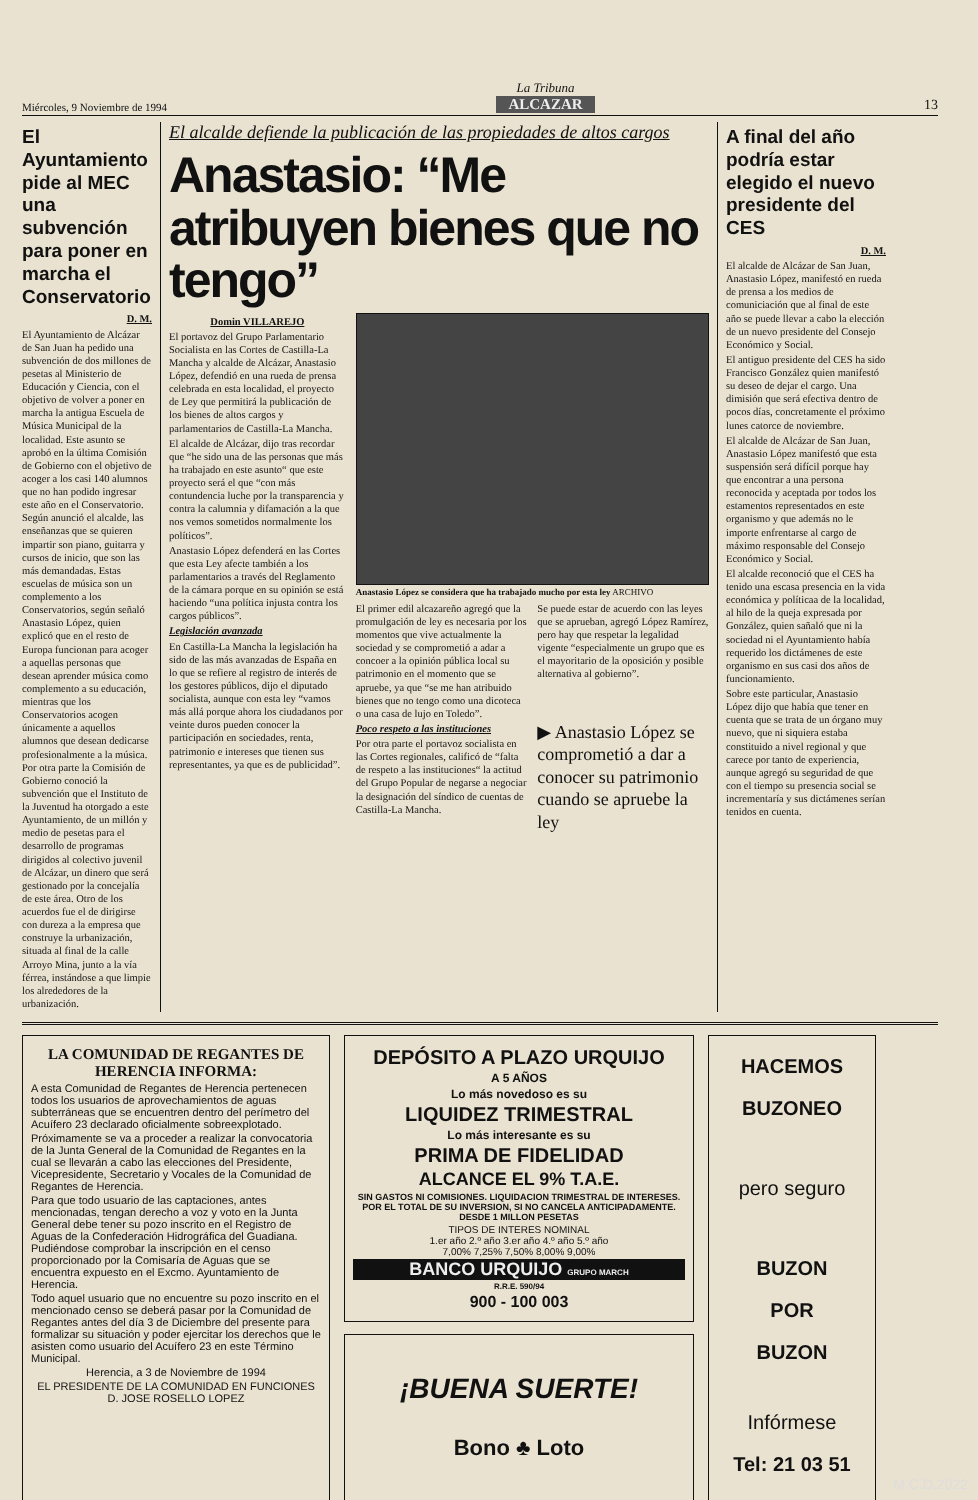Miércoles, 9 Noviembre de 1994
La Tribuna
ALCAZAR
13
El Ayuntamiento pide al MEC una subvención para poner en marcha el Conservatorio
D. M.
El Ayuntamiento de Alcázar de San Juan ha pedido una subvención de dos millones de pesetas al Ministerio de Educación y Ciencia, con el objetivo de volver a poner en marcha la antigua Escuela de Música Municipal de la localidad. Este asunto se aprobó en la última Comisión de Gobierno con el objetivo de acoger a los casi 140 alumnos que no han podido ingresar este año en el Conservatorio. Según anunció el alcalde, las enseñanzas que se quieren impartir son piano, guitarra y cursos de inicio, que son las más demandadas. Estas escuelas de música son un complemento a los Conservatorios, según señaló Anastasio López, quien explicó que en el resto de Europa funcionan para acoger a aquellas personas que desean aprender música como complemento a su educación, mientras que los Conservatorios acogen únicamente a aquellos alumnos que desean dedicarse profesionalmente a la música. Por otra parte la Comisión de Gobierno conoció la subvención que el Instituto de la Juventud ha otorgado a este Ayuntamiento, de un millón y medio de pesetas para el desarrollo de programas dirigidos al colectivo juvenil de Alcázar, un dinero que será gestionado por la concejalía de este área. Otro de los acuerdos fue el de dirigirse con dureza a la empresa que construye la urbanización, situada al final de la calle Arroyo Mina, junto a la vía férrea, instándose a que limpie los alrededores de la urbanización.
El alcalde defiende la publicación de las propiedades de altos cargos
Anastasio: “Me atribuyen bienes que no tengo”
Domin VILLAREJO
El portavoz del Grupo Parlamentario Socialista en las Cortes de Castilla-La Mancha y alcalde de Alcázar, Anastasio López, defendió en una rueda de prensa celebrada en esta localidad, el proyecto de Ley que permitirá la publicación de los bienes de altos cargos y parlamentarios de Castilla-La Mancha.
El alcalde de Alcázar, dijo tras recordar que “he sido una de las personas que más ha trabajado en este asunto“ que este proyecto será el que “con más contundencia luche por la transparencia y contra la calumnia y difamación a la que nos vemos sometidos normalmente los políticos”.
Anastasio López defenderá en las Cortes que esta Ley afecte también a los parlamentarios a través del Reglamento de la cámara porque en su opinión se está haciendo “una política injusta contra los cargos públicos”.
Legislación avanzada
En Castilla-La Mancha la legislación ha sido de las más avanzadas de España en lo que se refiere al registro de interés de los gestores públicos, dijo el diputado socialista, aunque con esta ley “vamos más allá porque ahora los ciudadanos por veinte duros pueden conocer la participación en sociedades, renta, patrimonio e intereses que tienen sus representantes, ya que es de publicidad”.
Anastasio López se considera que ha trabajado mucho por esta ley ARCHIVO
El primer edil alcazareño agregó que la promulgación de ley es necesaria por los momentos que vive actualmente la sociedad y se comprometió a adar a concoer a la opinión pública local su patrimonio en el momento que se apruebe, ya que “se me han atribuido bienes que no tengo como una dicoteca o una casa de lujo en Toledo”.
Poco respeto a las instituciones
Por otra parte el portavoz socialista en las Cortes regionales, calificó de “falta de respeto a las instituciones“ la actitud del Grupo Popular de negarse a negociar la designación del síndico de cuentas de Castilla-La Mancha.
Se puede estar de acuerdo con las leyes que se aprueban, agregó López Ramírez, pero hay que respetar la legalidad vigente “especialmente un grupo que es el mayoritario de la oposición y posible alternativa al gobierno”.
▶ Anastasio López se comprometió a dar a conocer su patrimonio cuando se apruebe la ley
A final del año podría estar elegido el nuevo presidente del CES
D. M.
El alcalde de Alcázar de San Juan, Anastasio López, manifestó en rueda de prensa a los medios de comuniciación que al final de este año se puede llevar a cabo la elección de un nuevo presidente del Consejo Económico y Social.
El antiguo presidente del CES ha sido Francisco González quien manifestó su deseo de dejar el cargo. Una dimisión que será efectiva dentro de pocos días, concretamente el próximo lunes catorce de noviembre.
El alcalde de Alcázar de San Juan, Anastasio López manifestó que esta suspensión será difícil porque hay que encontrar a una persona reconocida y aceptada por todos los estamentos representados en este organismo y que además no le importe enfrentarse al cargo de máximo responsable del Consejo Económico y Social.
El alcalde reconoció que el CES ha tenido una escasa presencia en la vida económica y políticaa de la localidad, al hilo de la queja expresada por González, quien sañaló que ni la sociedad ni el Ayuntamiento había requerido los dictámenes de este organismo en sus casi dos años de funcionamiento.
Sobre este particular, Anastasio López dijo que había que tener en cuenta que se trata de un órgano muy nuevo, que ni siquiera estaba constituido a nivel regional y que carece por tanto de experiencia, aunque agregó su seguridad de que con el tiempo su presencia social se incrementaría y sus dictámenes serían tenidos en cuenta.
LA COMUNIDAD DE REGANTES DE HERENCIA INFORMA:
A esta Comunidad de Regantes de Herencia pertenecen todos los usuarios de aprovechamientos de aguas subterráneas que se encuentren dentro del perímetro del Acuífero 23 declarado oficialmente sobreexplotado.
Próximamente se va a proceder a realizar la convocatoria de la Junta General de la Comunidad de Regantes en la cual se llevarán a cabo las elecciones del Presidente, Vicepresidente, Secretario y Vocales de la Comunidad de Regantes de Herencia.
Para que todo usuario de las captaciones, antes mencionadas, tengan derecho a voz y voto en la Junta General debe tener su pozo inscrito en el Registro de Aguas de la Confederación Hidrográfica del Guadiana. Pudiéndose comprobar la inscripción en el censo proporcionado por la Comisaría de Aguas que se encuentra expuesto en el Excmo. Ayuntamiento de Herencia.
Todo aquel usuario que no encuentre su pozo inscrito en el mencionado censo se deberá pasar por la Comunidad de Regantes antes del día 3 de Diciembre del presente para formalizar su situación y poder ejercitar los derechos que le asisten como usuario del Acuífero 23 en este Término Municipal.
Herencia, a 3 de Noviembre de 1994
EL PRESIDENTE DE LA COMUNIDAD EN FUNCIONES
D. JOSE ROSELLO LOPEZ
DEPÓSITO A PLAZO URQUIJO
A 5 AÑOS
Lo más novedoso es su
LIQUIDEZ TRIMESTRAL
Lo más interesante es su
PRIMA DE FIDELIDAD
ALCANCE EL 9% T.A.E.
SIN GASTOS NI COMISIONES. LIQUIDACION TRIMESTRAL DE INTERESES. POR EL TOTAL DE SU INVERSION, SI NO CANCELA ANTICIPADAMENTE. DESDE 1 MILLON PESETAS
TIPOS DE INTERES NOMINAL
1.er año 2.º año 3.er año 4.º año 5.º año
7,00% 7,25% 7,50% 8,00% 9,00%
BANCO URQUIJO GRUPO MARCH
R.R.E. 590/94
900 - 100 003
¡BUENA SUERTE!
Bono ♣ Loto
HACEMOS
BUZONEO
pero seguro
BUZON
POR
BUZON
Infórmese
Tel: 21 03 51
M.C.D.2022